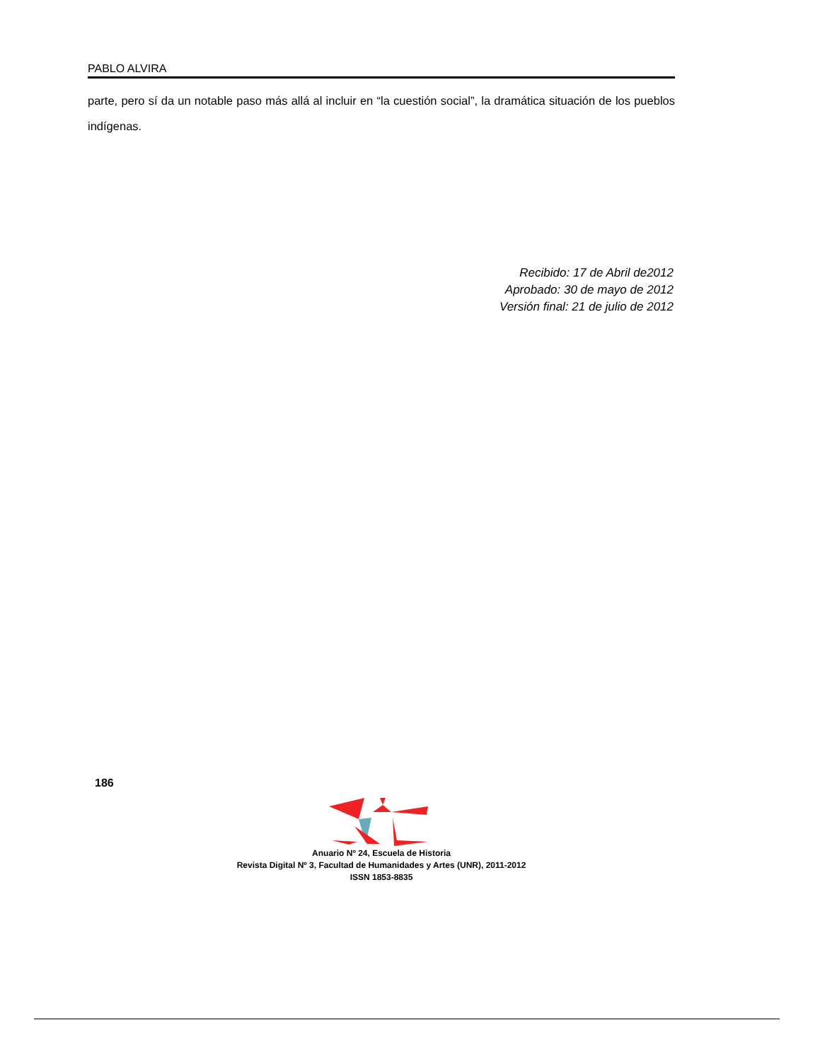PABLO ALVIRA
parte, pero sí da un notable paso más allá al incluir en “la cuestión social”, la dramática situación de los pueblos indígenas.
Recibido: 17 de Abril de2012
Aprobado: 30 de mayo de 2012
Versión final: 21 de julio de 2012
186
Anuario Nº 24, Escuela de Historia
Revista Digital Nº 3, Facultad de Humanidades y Artes (UNR), 2011-2012
ISSN 1853-8835